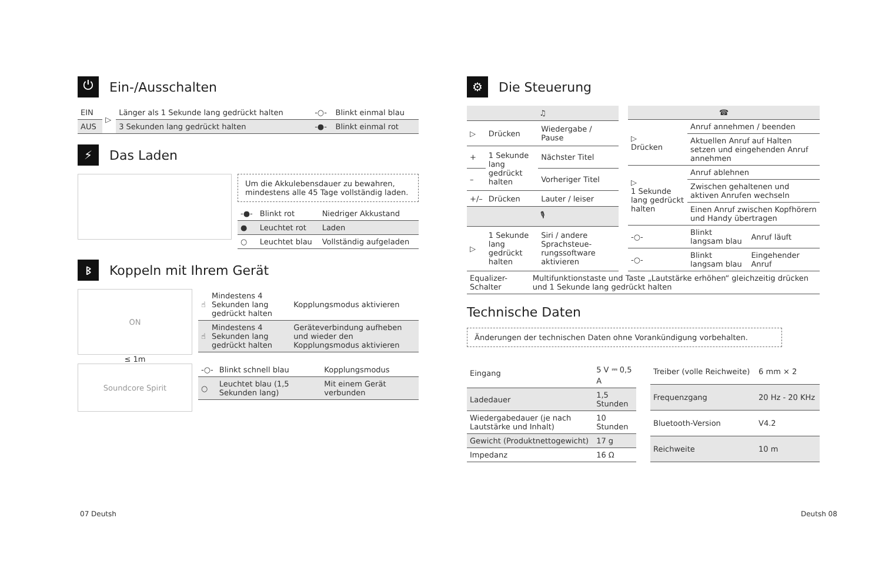⏻ Ein-/Ausschalten
| EIN | ▷ | Länger als 1 Sekunde lang gedrückt halten | -○- | Blinkt einmal blau |
| AUS | | 3 Sekunden lang gedrückt halten | -●- | Blinkt einmal rot |
⚡ Das Laden
Um die Akkulebensdauer zu bewahren, mindestens alle 45 Tage vollständig laden.
| -●- | Blinkt rot | Niedriger Akkustand |
| ● | Leuchtet rot | Laden |
| ○ | Leuchtet blau | Vollständig aufgeladen |
ᛒ Koppeln mit Ihrem Gerät
ON
≤ 1m
Soundcore Spirit
| ☝ | Mindestens 4 Sekunden lang gedrückt halten | Kopplungsmodus aktivieren |
| ☝ | Mindestens 4 Sekunden lang gedrückt halten | Geräteverbindung aufheben und wieder den Kopplungsmodus aktivieren |
| -○- | Blinkt schnell blau | Kopplungsmodus |
| ○ | Leuchtet blau (1,5 Sekunden lang) | Mit einem Gerät verbunden |
⚙ Die Steuerung
| ♫ | | |
| --- | --- | --- |
| ▷ | Drücken | Wiedergabe / Pause |
| + | 1 Sekunde lang gedrückt halten | Nächster Titel |
| – | | Vorheriger Titel |
| +/– | Drücken | Lauter / leiser |
| 🎙 | | |
| ▷ | 1 Sekunde lang gedrückt halten | Siri / andere Sprachsteue-rungssoftware aktivieren |
| ☎ | | |
| --- | --- | --- |
| ▷ Drücken | Anruf annehmen / beenden | |
| | Aktuellen Anruf auf Halten setzen und eingehenden Anruf annehmen | |
| ▷ 1 Sekunde lang gedrückt halten | Anruf ablehnen | |
| | Zwischen gehaltenen und aktiven Anrufen wechseln | |
| | Einen Anruf zwischen Kopfhörern und Handy übertragen | |
| -○- | Blinkt langsam blau | Anruf läuft |
| -○- | Blinkt langsam blau | Eingehender Anruf |
| Equalizer-Schalter | Multifunktionstaste und Taste „Lautstärke erhöhen“ gleichzeitig drücken und 1 Sekunde lang gedrückt halten |
Technische Daten
Änderungen der technischen Daten ohne Vorankündigung vorbehalten.
| Eingang | 5 V ⎓ 0,5 A |
| Ladedauer | 1,5 Stunden |
| Wiedergabedauer (je nach Lautstärke und Inhalt) | 10 Stunden |
| Gewicht (Produktnettogewicht) | 17 g |
| Impedanz | 16 Ω |
| Treiber (volle Reichweite) | 6 mm × 2 |
| Frequenzgang | 20 Hz - 20 KHz |
| Bluetooth-Version | V4.2 |
| Reichweite | 10 m |
07 Deutsh Deutsh 08